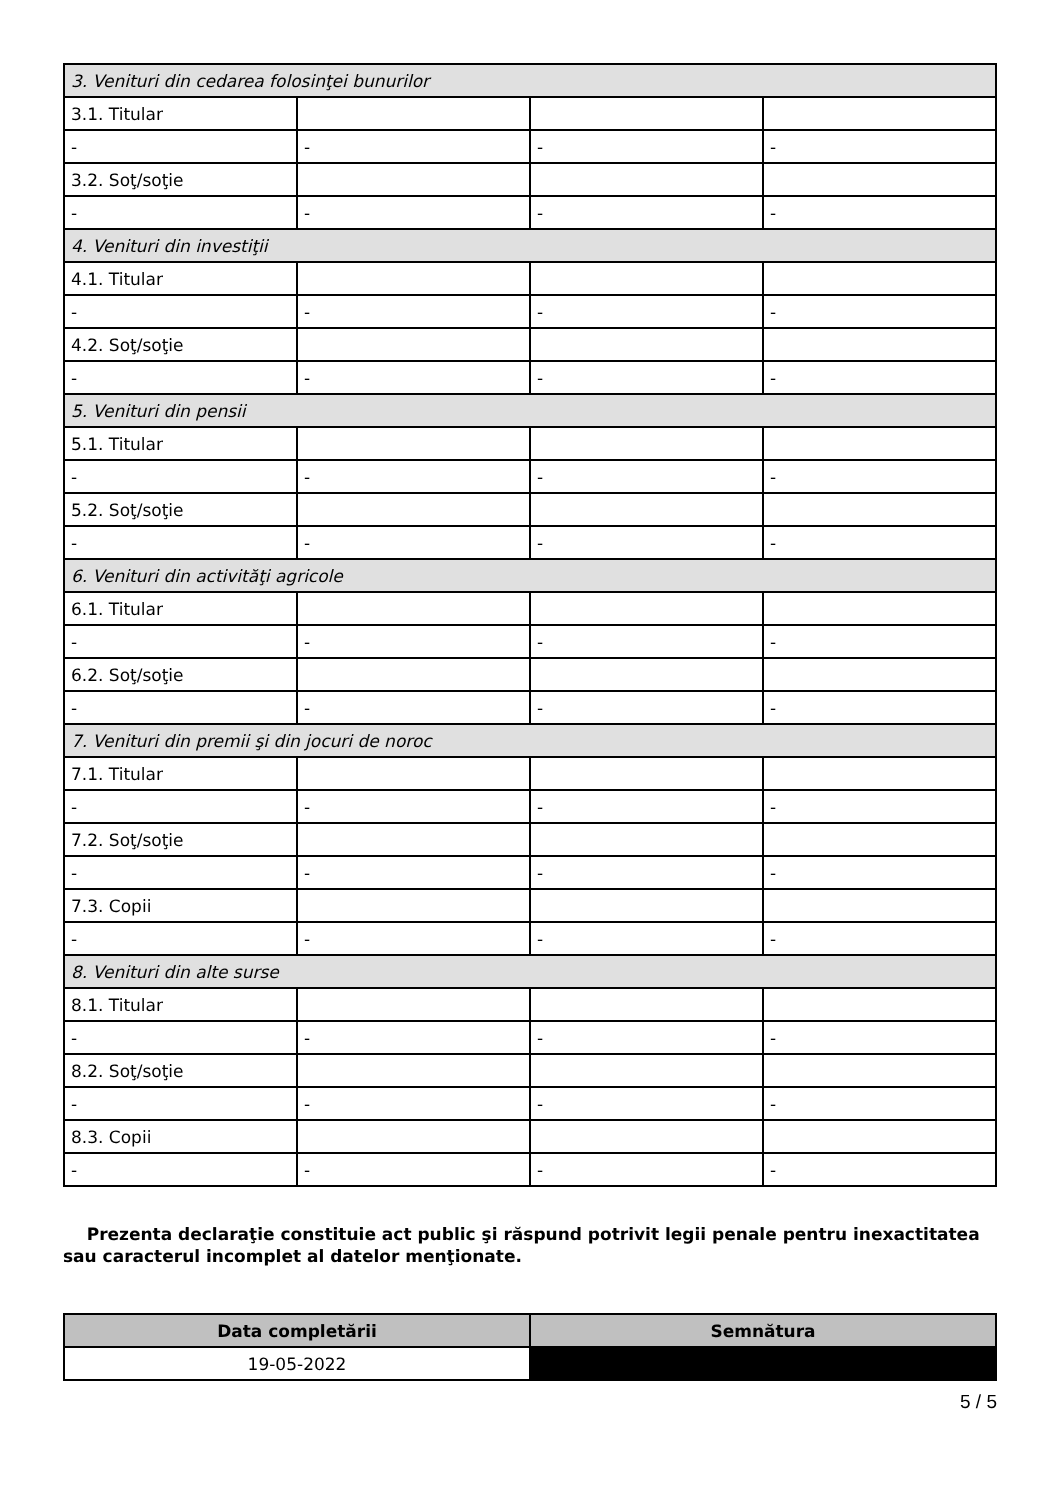| 3. Venituri din cedarea folosinţei bunurilor | | | |
| 3.1. Titular | | | |
| - | - | - | - |
| 3.2. Soţ/soţie | | | |
| - | - | - | - |
| 4. Venituri din investiţii | | | |
| 4.1. Titular | | | |
| - | - | - | - |
| 4.2. Soţ/soţie | | | |
| - | - | - | - |
| 5. Venituri din pensii | | | |
| 5.1. Titular | | | |
| - | - | - | - |
| 5.2. Soţ/soţie | | | |
| - | - | - | - |
| 6. Venituri din activităţi agricole | | | |
| 6.1. Titular | | | |
| - | - | - | - |
| 6.2. Soţ/soţie | | | |
| - | - | - | - |
| 7. Venituri din premii şi din jocuri de noroc | | | |
| 7.1. Titular | | | |
| - | - | - | - |
| 7.2. Soţ/soţie | | | |
| - | - | - | - |
| 7.3. Copii | | | |
| - | - | - | - |
| 8. Venituri din alte surse | | | |
| 8.1. Titular | | | |
| - | - | - | - |
| 8.2. Soţ/soţie | | | |
| - | - | - | - |
| 8.3. Copii | | | |
| - | - | - | - |
Prezenta declaraţie constituie act public şi răspund potrivit legii penale pentru inexactitatea sau caracterul incomplet al datelor menţionate.
| Data completării | Semnătura |
| --- | --- |
| 19-05-2022 | |
5 / 5